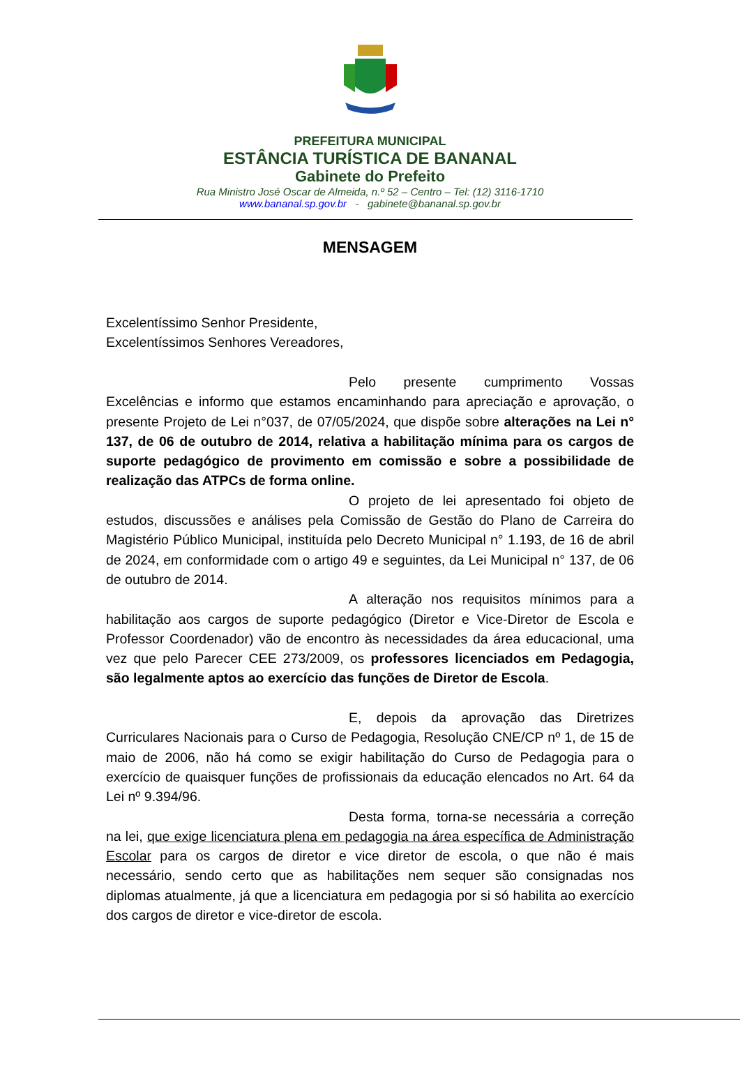PREFEITURA MUNICIPAL
ESTÂNCIA TURÍSTICA DE BANANAL
Gabinete do Prefeito
Rua Ministro José Oscar de Almeida, n.º 52 – Centro – Tel: (12) 3116-1710
www.bananal.sp.gov.br - gabinete@bananal.sp.gov.br
MENSAGEM
Excelentíssimo Senhor Presidente,
Excelentíssimos Senhores Vereadores,
Pelo presente cumprimento Vossas Excelências e informo que estamos encaminhando para apreciação e aprovação, o presente Projeto de Lei n°037, de 07/05/2024, que dispõe sobre alterações na Lei n° 137, de 06 de outubro de 2014, relativa a habilitação mínima para os cargos de suporte pedagógico de provimento em comissão e sobre a possibilidade de realização das ATPCs de forma online.
O projeto de lei apresentado foi objeto de estudos, discussões e análises pela Comissão de Gestão do Plano de Carreira do Magistério Público Municipal, instituída pelo Decreto Municipal n° 1.193, de 16 de abril de 2024, em conformidade com o artigo 49 e seguintes, da Lei Municipal n° 137, de 06 de outubro de 2014.
A alteração nos requisitos mínimos para a habilitação aos cargos de suporte pedagógico (Diretor e Vice-Diretor de Escola e Professor Coordenador) vão de encontro às necessidades da área educacional, uma vez que pelo Parecer CEE 273/2009, os professores licenciados em Pedagogia, são legalmente aptos ao exercício das funções de Diretor de Escola.
E, depois da aprovação das Diretrizes Curriculares Nacionais para o Curso de Pedagogia, Resolução CNE/CP nº 1, de 15 de maio de 2006, não há como se exigir habilitação do Curso de Pedagogia para o exercício de quaisquer funções de profissionais da educação elencados no Art. 64 da Lei nº 9.394/96.
Desta forma, torna-se necessária a correção na lei, que exige licenciatura plena em pedagogia na área específica de Administração Escolar para os cargos de diretor e vice diretor de escola, o que não é mais necessário, sendo certo que as habilitações nem sequer são consignadas nos diplomas atualmente, já que a licenciatura em pedagogia por si só habilita ao exercício dos cargos de diretor e vice-diretor de escola.